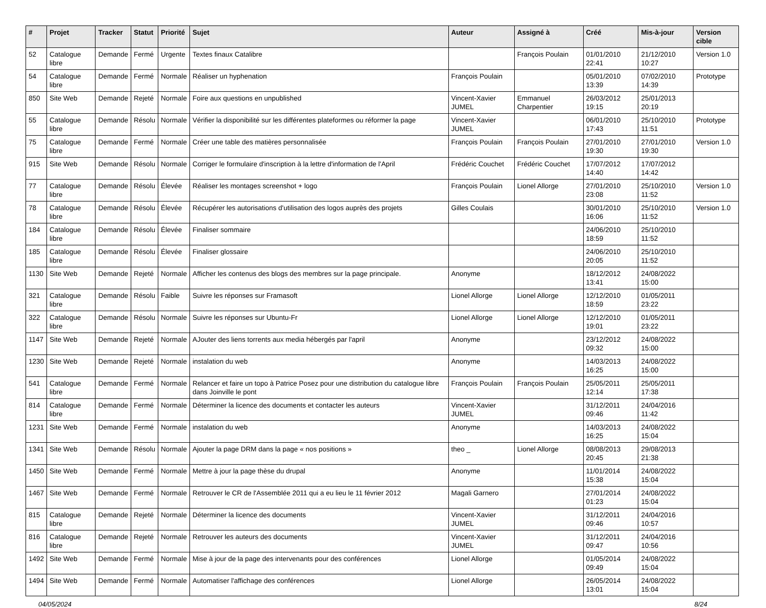| # | Projet | Tracker | Statut | Priorité | Sujet | Auteur | Assigné à | Créé | Mis-à-jour | Version cible |
| --- | --- | --- | --- | --- | --- | --- | --- | --- | --- | --- |
| 52 | Catalogue libre | Demande | Fermé | Urgente | Textes finaux Catalibre | | François Poulain | 01/01/2010 22:41 | 21/12/2010 10:27 | Version 1.0 |
| 54 | Catalogue libre | Demande | Fermé | Normale | Réaliser un hyphenation | François Poulain | | 05/01/2010 13:39 | 07/02/2010 14:39 | Prototype |
| 850 | Site Web | Demande | Rejeté | Normale | Foire aux questions en unpublished | Vincent-Xavier JUMEL | Emmanuel Charpentier | 26/03/2012 19:15 | 25/01/2013 20:19 | |
| 55 | Catalogue libre | Demande | Résolu | Normale | Vérifier la disponibilité sur les différentes plateformes ou réformer la page | Vincent-Xavier JUMEL | | 06/01/2010 17:43 | 25/10/2010 11:51 | Prototype |
| 75 | Catalogue libre | Demande | Fermé | Normale | Créer une table des matières personnalisée | François Poulain | François Poulain | 27/01/2010 19:30 | 27/01/2010 19:30 | Version 1.0 |
| 915 | Site Web | Demande | Résolu | Normale | Corriger le formulaire d'inscription à la lettre d'information de l'April | Frédéric Couchet | Frédéric Couchet | 17/07/2012 14:40 | 17/07/2012 14:42 | |
| 77 | Catalogue libre | Demande | Résolu | Élevée | Réaliser les montages screenshot + logo | François Poulain | Lionel Allorge | 27/01/2010 23:08 | 25/10/2010 11:52 | Version 1.0 |
| 78 | Catalogue libre | Demande | Résolu | Élevée | Récupérer les autorisations d'utilisation des logos auprès des projets | Gilles Coulais | | 30/01/2010 16:06 | 25/10/2010 11:52 | Version 1.0 |
| 184 | Catalogue libre | Demande | Résolu | Élevée | Finaliser sommaire | | | 24/06/2010 18:59 | 25/10/2010 11:52 | |
| 185 | Catalogue libre | Demande | Résolu | Élevée | Finaliser glossaire | | | 24/06/2010 20:05 | 25/10/2010 11:52 | |
| 1130 | Site Web | Demande | Rejeté | Normale | Afficher les contenus des blogs des membres sur la page principale. | Anonyme | | 18/12/2012 13:41 | 24/08/2022 15:00 | |
| 321 | Catalogue libre | Demande | Résolu | Faible | Suivre les réponses sur Framasoft | Lionel Allorge | Lionel Allorge | 12/12/2010 18:59 | 01/05/2011 23:22 | |
| 322 | Catalogue libre | Demande | Résolu | Normale | Suivre les réponses sur Ubuntu-Fr | Lionel Allorge | Lionel Allorge | 12/12/2010 19:01 | 01/05/2011 23:22 | |
| 1147 | Site Web | Demande | Rejeté | Normale | AJouter des liens torrents aux media hébergés par l'april | Anonyme | | 23/12/2012 09:32 | 24/08/2022 15:00 | |
| 1230 | Site Web | Demande | Rejeté | Normale | instalation du web | Anonyme | | 14/03/2013 16:25 | 24/08/2022 15:00 | |
| 541 | Catalogue libre | Demande | Fermé | Normale | Relancer et faire un topo à Patrice Posez pour une distribution du catalogue libre dans Joinville le pont | François Poulain | François Poulain | 25/05/2011 12:14 | 25/05/2011 17:38 | |
| 814 | Catalogue libre | Demande | Fermé | Normale | Déterminer la licence des documents et contacter les auteurs | Vincent-Xavier JUMEL | | 31/12/2011 09:46 | 24/04/2016 11:42 | |
| 1231 | Site Web | Demande | Fermé | Normale | instalation du web | Anonyme | | 14/03/2013 16:25 | 24/08/2022 15:04 | |
| 1341 | Site Web | Demande | Résolu | Normale | Ajouter la page DRM dans la page « nos positions » | theo _ | Lionel Allorge | 08/08/2013 20:45 | 29/08/2013 21:38 | |
| 1450 | Site Web | Demande | Fermé | Normale | Mettre à jour la page thèse du drupal | Anonyme | | 11/01/2014 15:38 | 24/08/2022 15:04 | |
| 1467 | Site Web | Demande | Fermé | Normale | Retrouver le CR de l'Assemblée 2011 qui a eu lieu le 11 février 2012 | Magali Garnero | | 27/01/2014 01:23 | 24/08/2022 15:04 | |
| 815 | Catalogue libre | Demande | Rejeté | Normale | Déterminer la licence des documents | Vincent-Xavier JUMEL | | 31/12/2011 09:46 | 24/04/2016 10:57 | |
| 816 | Catalogue libre | Demande | Rejeté | Normale | Retrouver les auteurs des documents | Vincent-Xavier JUMEL | | 31/12/2011 09:47 | 24/04/2016 10:56 | |
| 1492 | Site Web | Demande | Fermé | Normale | Mise à jour de la page des intervenants pour des conférences | Lionel Allorge | | 01/05/2014 09:49 | 24/08/2022 15:04 | |
| 1494 | Site Web | Demande | Fermé | Normale | Automatiser l'affichage des conférences | Lionel Allorge | | 26/05/2014 13:01 | 24/08/2022 15:04 | |
04/05/2024 8/24